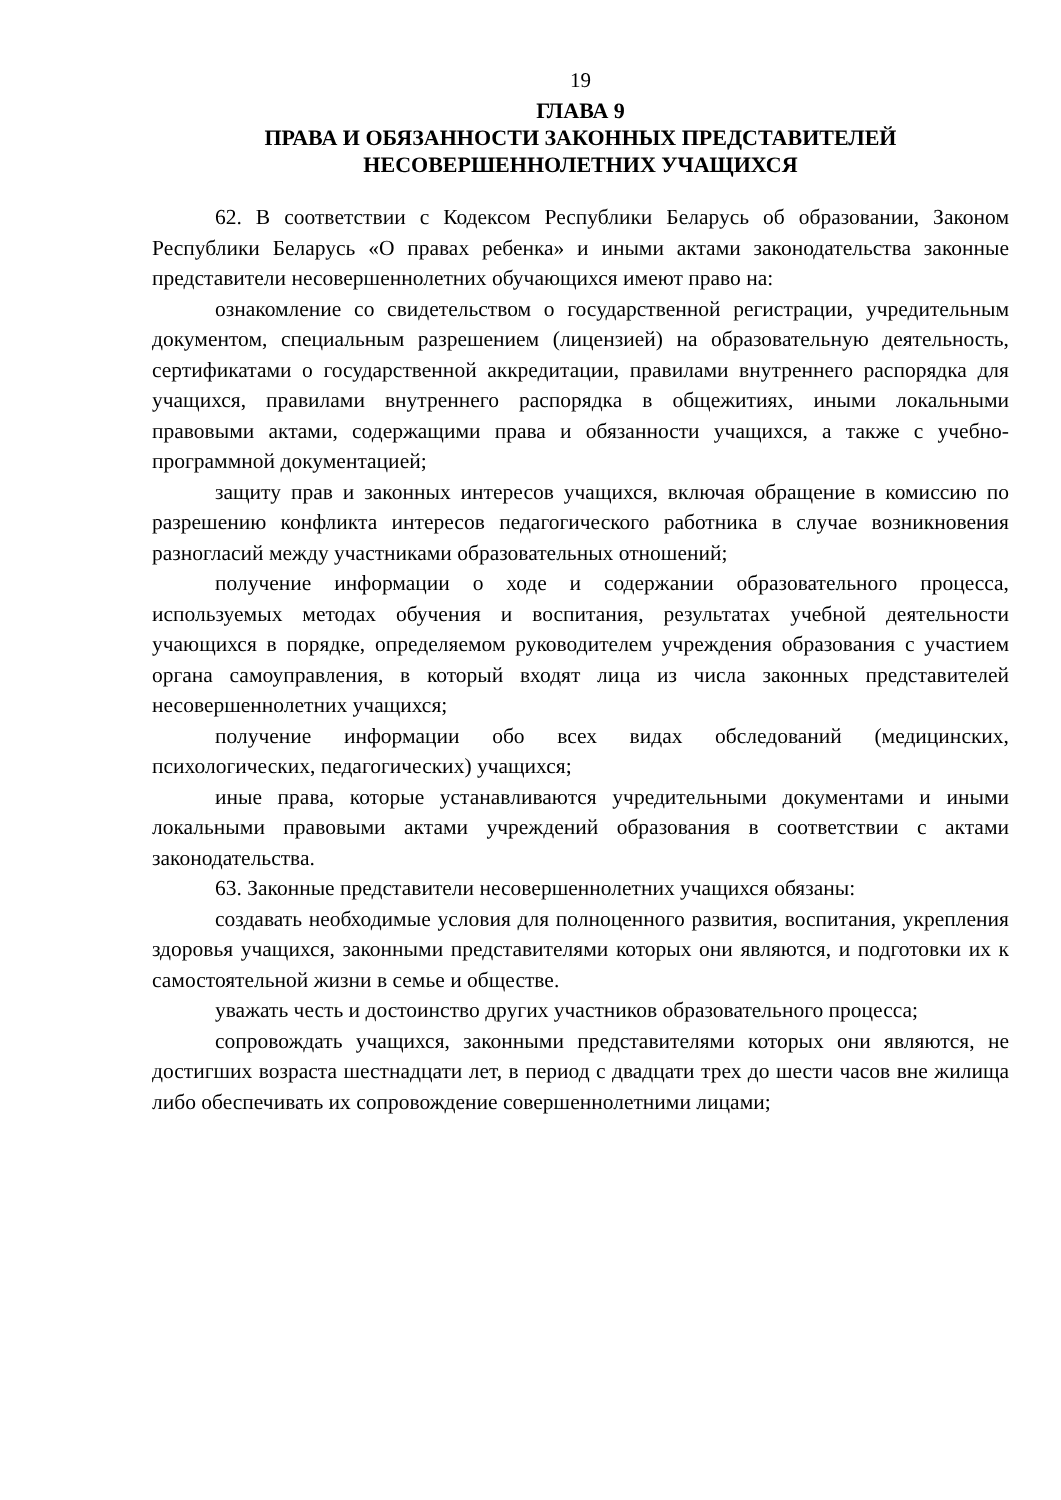19
ГЛАВА 9
ПРАВА И ОБЯЗАННОСТИ ЗАКОННЫХ ПРЕДСТАВИТЕЛЕЙ
НЕСОВЕРШЕННОЛЕТНИХ УЧАЩИХСЯ
62. В соответствии с Кодексом Республики Беларусь об образовании, Законом Республики Беларусь «О правах ребенка» и иными актами законодательства законные представители несовершеннолетних обучающихся имеют право на:
ознакомление со свидетельством о государственной регистрации, учредительным документом, специальным разрешением (лицензией) на образовательную деятельность, сертификатами о государственной аккредитации, правилами внутреннего распорядка для учащихся, правилами внутреннего распорядка в общежитиях, иными локальными правовыми актами, содержащими права и обязанности учащихся, а также с учебно-программной документацией;
защиту прав и законных интересов учащихся, включая обращение в комиссию по разрешению конфликта интересов педагогического работника в случае возникновения разногласий между участниками образовательных отношений;
получение информации о ходе и содержании образовательного процесса, используемых методах обучения и воспитания, результатах учебной деятельности учающихся в порядке, определяемом руководителем учреждения образования с участием органа самоуправления, в который входят лица из числа законных представителей несовершеннолетних учащихся;
получение информации обо всех видах обследований (медицинских, психологических, педагогических) учащихся;
иные права, которые устанавливаются учредительными документами и иными локальными правовыми актами учреждений образования в соответствии с актами законодательства.
63. Законные представители несовершеннолетних учащихся обязаны:
создавать необходимые условия для полноценного развития, воспитания, укрепления здоровья учащихся, законными представителями которых они являются, и подготовки их к самостоятельной жизни в семье и обществе.
уважать честь и достоинство других участников образовательного процесса;
сопровождать учащихся, законными представителями которых они являются, не достигших возраста шестнадцати лет, в период с двадцати трех до шести часов вне жилища либо обеспечивать их сопровождение совершеннолетними лицами;